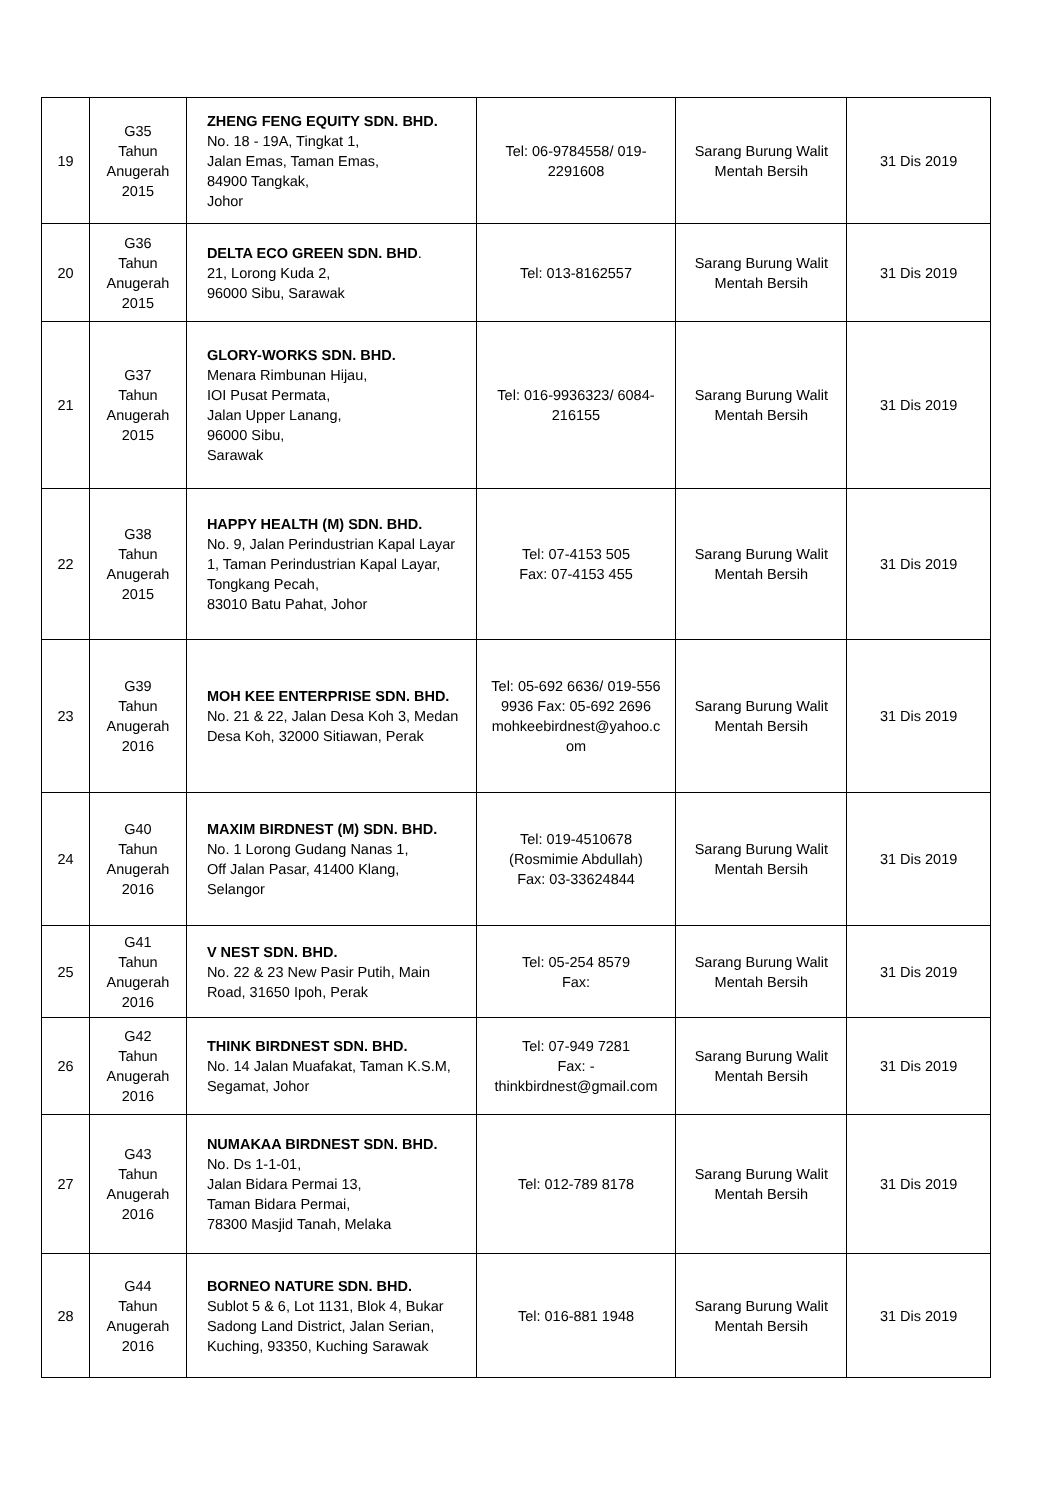| 19 | G35 Tahun Anugerah 2015 | ZHENG FENG EQUITY SDN. BHD. No. 18 - 19A, Tingkat 1, Jalan Emas, Taman Emas, 84900 Tangkak, Johor | Tel: 06-9784558/ 019-2291608 | Sarang Burung Walit Mentah Bersih | 31 Dis 2019 |
| 20 | G36 Tahun Anugerah 2015 | DELTA ECO GREEN SDN. BHD . 21, Lorong Kuda 2, 96000 Sibu, Sarawak | Tel: 013-8162557 | Sarang Burung Walit Mentah Bersih | 31 Dis 2019 |
| 21 | G37 Tahun Anugerah 2015 | GLORY-WORKS SDN. BHD. Menara Rimbunan Hijau, IOI Pusat Permata, Jalan Upper Lanang, 96000 Sibu, Sarawak | Tel: 016-9936323/ 6084-216155 | Sarang Burung Walit Mentah Bersih | 31 Dis 2019 |
| 22 | G38 Tahun Anugerah 2015 | HAPPY HEALTH (M) SDN. BHD. No. 9, Jalan Perindustrian Kapal Layar 1, Taman Perindustrian Kapal Layar, Tongkang Pecah, 83010 Batu Pahat, Johor | Tel: 07-4153 505 Fax: 07-4153 455 | Sarang Burung Walit Mentah Bersih | 31 Dis 2019 |
| 23 | G39 Tahun Anugerah 2016 | MOH KEE ENTERPRISE SDN. BHD. No. 21 & 22, Jalan Desa Koh 3, Medan Desa Koh, 32000 Sitiawan, Perak | Tel: 05-692 6636/ 019-556 9936 Fax: 05-692 2696 mohkeebirdnest@yahoo.c om | Sarang Burung Walit Mentah Bersih | 31 Dis 2019 |
| 24 | G40 Tahun Anugerah 2016 | MAXIM BIRDNEST (M) SDN. BHD. No. 1 Lorong Gudang Nanas 1, Off Jalan Pasar, 41400 Klang, Selangor | Tel: 019-4510678 (Rosmimie Abdullah) Fax: 03-33624844 | Sarang Burung Walit Mentah Bersih | 31 Dis 2019 |
| 25 | G41 Tahun Anugerah 2016 | V NEST SDN. BHD. No. 22 & 23 New Pasir Putih, Main Road, 31650 Ipoh, Perak | Tel: 05-254 8579 Fax: | Sarang Burung Walit Mentah Bersih | 31 Dis 2019 |
| 26 | G42 Tahun Anugerah 2016 | THINK BIRDNEST SDN. BHD. No. 14 Jalan Muafakat, Taman K.S.M, Segamat, Johor | Tel: 07-949 7281 Fax: - thinkbirdnest@gmail.com | Sarang Burung Walit Mentah Bersih | 31 Dis 2019 |
| 27 | G43 Tahun Anugerah 2016 | NUMAKAA BIRDNEST SDN. BHD. No. Ds 1-1-01, Jalan Bidara Permai 13, Taman Bidara Permai, 78300 Masjid Tanah, Melaka | Tel: 012-789 8178 | Sarang Burung Walit Mentah Bersih | 31 Dis 2019 |
| 28 | G44 Tahun Anugerah 2016 | BORNEO NATURE SDN. BHD. Sublot 5 & 6, Lot 1131, Blok 4, Bukar Sadong Land District, Jalan Serian, Kuching, 93350, Kuching Sarawak | Tel: 016-881 1948 | Sarang Burung Walit Mentah Bersih | 31 Dis 2019 |